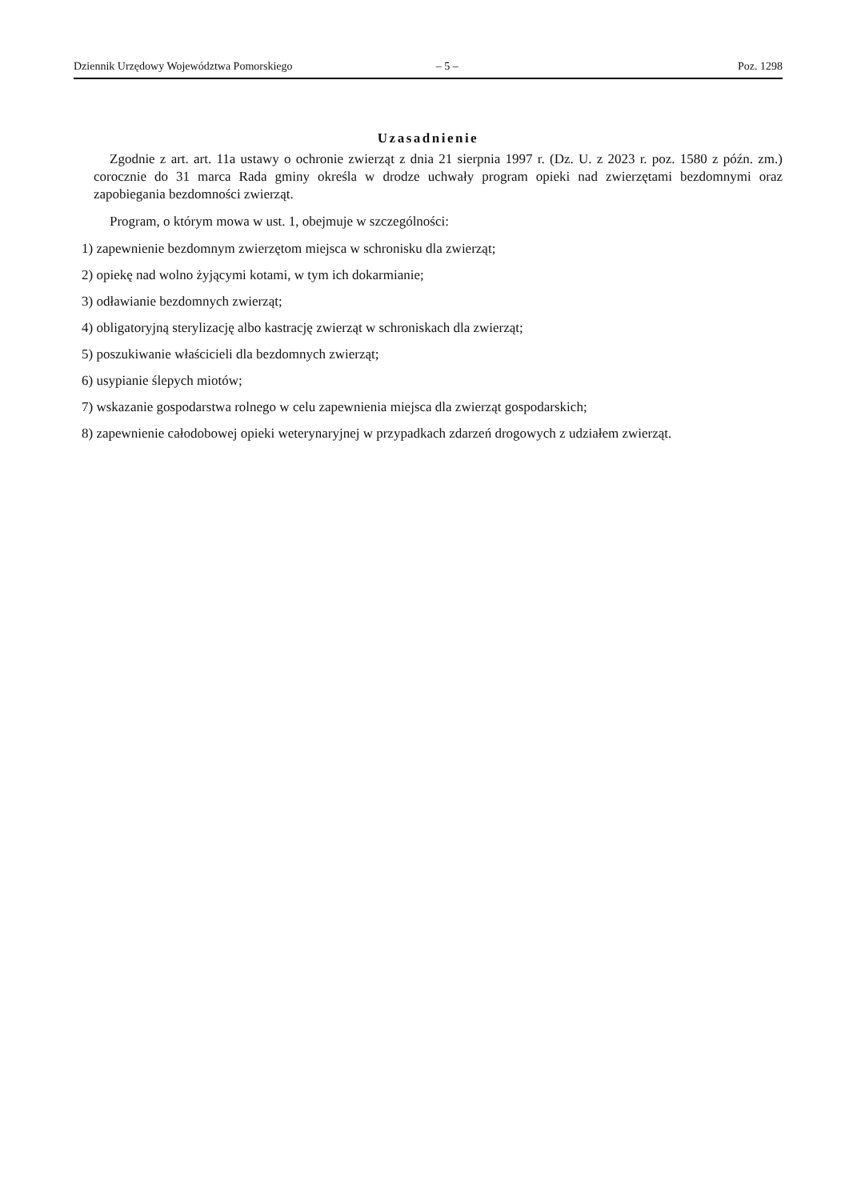Dziennik Urzędowy Województwa Pomorskiego – 5 – Poz. 1298
Uzasadnienie
Zgodnie z art. art. 11a ustawy o ochronie zwierząt z dnia 21 sierpnia 1997 r. (Dz. U. z 2023 r. poz. 1580 z późn. zm.) corocznie do 31 marca Rada gminy określa w drodze uchwały program opieki nad zwierzętami bezdomnymi oraz zapobiegania bezdomności zwierząt.
Program, o którym mowa w ust. 1, obejmuje w szczególności:
1) zapewnienie bezdomnym zwierzętom miejsca w schronisku dla zwierząt;
2) opiekę nad wolno żyjącymi kotami, w tym ich dokarmianie;
3) odławianie bezdomnych zwierząt;
4) obligatoryjną sterylizację albo kastrację zwierząt w schroniskach dla zwierząt;
5) poszukiwanie właścicieli dla bezdomnych zwierząt;
6) usypianie ślepych miotów;
7) wskazanie gospodarstwa rolnego w celu zapewnienia miejsca dla zwierząt gospodarskich;
8) zapewnienie całodobowej opieki weterynaryjnej w przypadkach zdarzeń drogowych z udziałem zwierząt.